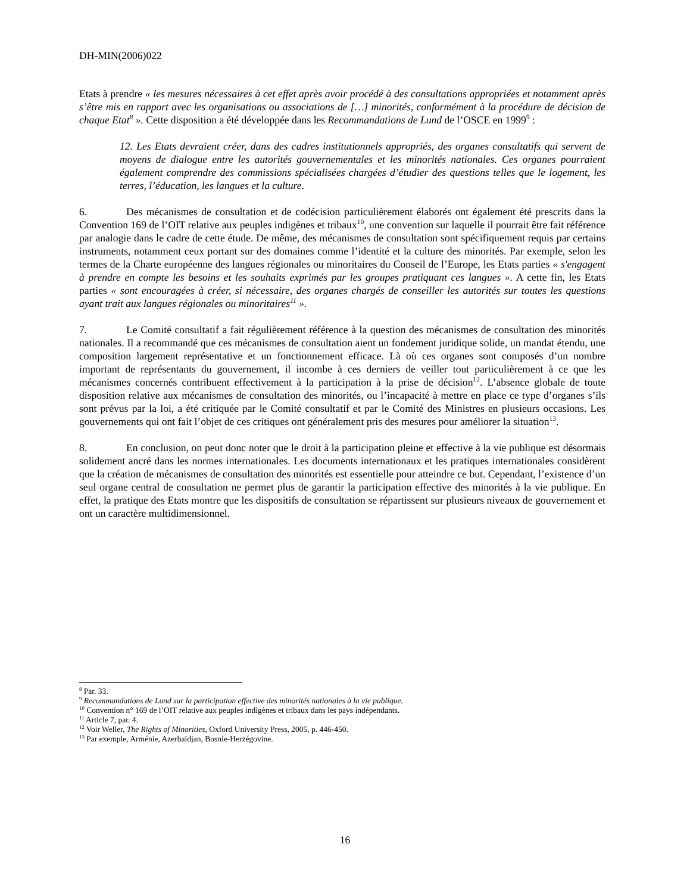DH-MIN(2006)022
Etats à prendre « les mesures nécessaires à cet effet après avoir procédé à des consultations appropriées et notamment après s’être mis en rapport avec les organisations ou associations de […] minorités, conformément à la procédure de décision de chaque Etat<sup>8</sup> ». Cette disposition a été développée dans les Recommandations de Lund de l’OSCE en 1999<sup>9</sup> :
12. Les Etats devraient créer, dans des cadres institutionnels appropriés, des organes consultatifs qui servent de moyens de dialogue entre les autorités gouvernementales et les minorités nationales. Ces organes pourraient également comprendre des commissions spécialisées chargées d’étudier des questions telles que le logement, les terres, l’éducation, les langues et la culture.
6. Des mécanismes de consultation et de codécision particulièrement élaborés ont également été prescrits dans la Convention 169 de l’OIT relative aux peuples indigènes et tribaux<sup>10</sup>, une convention sur laquelle il pourrait être fait référence par analogie dans le cadre de cette étude. De même, des mécanismes de consultation sont spécifiquement requis par certains instruments, notamment ceux portant sur des domaines comme l’identité et la culture des minorités. Par exemple, selon les termes de la Charte européenne des langues régionales ou minoritaires du Conseil de l’Europe, les Etats parties « s'engagent à prendre en compte les besoins et les souhaits exprimés par les groupes pratiquant ces langues ». A cette fin, les Etats parties « sont encouragées à créer, si nécessaire, des organes chargés de conseiller les autorités sur toutes les questions ayant trait aux langues régionales ou minoritaires<sup>11</sup> ».
7. Le Comité consultatif a fait régulièrement référence à la question des mécanismes de consultation des minorités nationales. Il a recommandé que ces mécanismes de consultation aient un fondement juridique solide, un mandat étendu, une composition largement représentative et un fonctionnement efficace. Là où ces organes sont composés d’un nombre important de représentants du gouvernement, il incombe à ces derniers de veiller tout particulièrement à ce que les mécanismes concernés contribuent effectivement à la participation à la prise de décision<sup>12</sup>. L’absence globale de toute disposition relative aux mécanismes de consultation des minorités, ou l’incapacité à mettre en place ce type d’organes s’ils sont prévus par la loi, a été critiquée par le Comité consultatif et par le Comité des Ministres en plusieurs occasions. Les gouvernements qui ont fait l’objet de ces critiques ont généralement pris des mesures pour améliorer la situation<sup>13</sup>.
8. En conclusion, on peut donc noter que le droit à la participation pleine et effective à la vie publique est désormais solidement ancré dans les normes internationales. Les documents internationaux et les pratiques internationales considèrent que la création de mécanismes de consultation des minorités est essentielle pour atteindre ce but. Cependant, l’existence d’un seul organe central de consultation ne permet plus de garantir la participation effective des minorités à la vie publique. En effet, la pratique des Etats montre que les dispositifs de consultation se répartissent sur plusieurs niveaux de gouvernement et ont un caractère multidimensionnel.
<sup>8</sup> Par. 33.
<sup>9</sup> Recommandations de Lund sur la participation effective des minorités nationales à la vie publique.
<sup>10</sup> Convention n° 169 de l’OIT relative aux peuples indigènes et tribaux dans les pays indépendants.
<sup>11</sup> Article 7, par. 4.
<sup>12</sup> Voir Weller, The Rights of Minorities, Oxford University Press, 2005, p. 446-450.
<sup>13</sup> Par exemple, Arménie, Azerbaïdjan, Bosnie-Herzégovine.
16